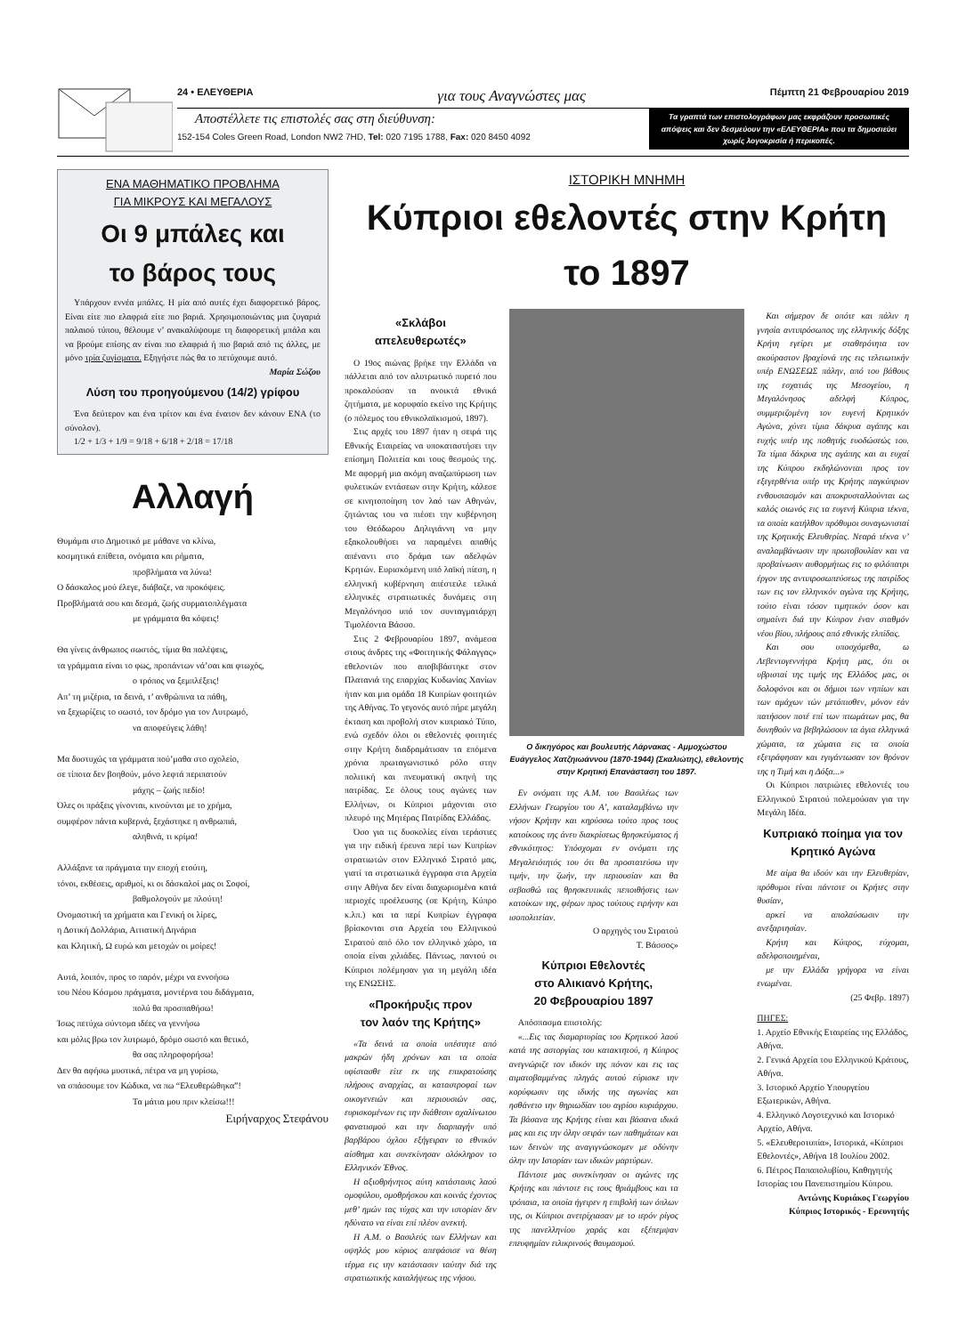24 • ΕΛΕΥΘΕΡΙΑ για τους Αναγνώστες μας Πέμπτη 21 Φεβρουαρίου 2019
Αποστέλλετε τις επιστολές σας στη διεύθυνση:
152-154 Coles Green Road, London NW2 7HD, Tel: 020 7195 1788, Fax: 020 8450 4092
Τα γραπτά των επιστολογράφων μας εκφράζουν προσωπικές απόψεις και δεν δεσμεύουν την «ΕΛΕΥΘΕΡΙΑ» που τα δημοσιεύει χωρίς λογοκρισία ή περικοπές.
ΕΝΑ ΜΑΘΗΜΑΤΙΚΟ ΠΡΟΒΛΗΜΑ
ΓΙΑ ΜΙΚΡΟΥΣ ΚΑΙ ΜΕΓΑΛΟΥΣ
Οι 9 μπάλες και
το βάρος τους
Υπάρχουν εννέα μπάλες. Η μία από αυτές έχει διαφορετικό βάρος. Είναι είτε πιο ελαφριά είτε πιο βαριά. Χρησιμοποιώντας μια ζυγαριά παλαιού τύπου, θέλουμε ν’ ανακαλύψουμε τη διαφορετική μπάλα και να βρούμε επίσης αν είναι πιο ελαφριά ή πιο βαριά από τις άλλες, με μόνο τρία ζυγίσματα. Εξηγήστε πώς θα το πετύχουμε αυτό.
Μαρία Σώζου
Λύση του προηγούμενου (14/2) γρίφου
Ένα δεύτερον και ένα τρίτον και ένα ένατον δεν κάνουν ΕΝΑ (το σύνολον).
1/2 + 1/3 + 1/9 = 9/18 + 6/18 + 2/18 = 17/18
Αλλαγή
Θυμάμαι στο Δημοτικό με μάθανε να κλίνω,
κοσμητικά επίθετα, ονόματα και ρήματα,
προβλήματα να λύνω!
Ο δάσκαλος μού έλεγε, διάβαζε, να προκόψεις.
Προβλήματά σου και δεσμά, ζωής συρματοπλέγματα
με γράμματα θα κόψεις!
Θα γίνεις άνθρωπος σωστός, τίμια θα παλέψεις,
τα γράμματα είναι το φως, προπάντων νά’σαι και φτωχός,
ο τρόπος να ξεμπλέξεις!
Απ’ τη μιζέρια, τα δεινά, τ’ ανθρώπινα τα πάθη,
να ξεχωρίζεις το σωστό, τον δρόμο για τον Λυτρωμό,
να αποφεύγεις λάθη!
Μα δυστυχώς τα γράμματα πού’μαθα στο σχολείο,
σε τίποτα δεν βοηθούν, μόνο λεφτά περιπατούν
μάχης – ζωής πεδίο!
Όλες οι πράξεις γίνονται, κινούνται με το χρήμα,
συμφέρον πάντα κυβερνά, ξεχάστηκε η ανθρωπιά,
αληθινά, τι κρίμα!
Αλλάξανε τα πράγματα την εποχή ετούτη,
τόνοι, εκθέσεις, αριθμοί, κι οι δάσκαλοί μας οι Σοφοί,
βαθμολογούν με πλούτη!
Ονομαστική τα χρήματα και Γενική οι λίρες,
η Δοτική Δολλάρια, Αιτιατική Δηνάρια
και Κλητική, Ω ευρώ και μετοχών οι μοίρες!
Αυτά, λοιπόν, προς το παρόν, μέχρι να εννοήσω
του Νέου Κόσμου πράγματα, μοντέρνα του διδάγματα,
πολύ θα προσπαθήσω!
Ίσως πετύχω σύντομα ιδέες να γεννήσω
και μόλις βρω τον λυτρωμό, δρόμο σωστό και θετικό,
θα σας πληροφορήσω!
Δεν θα αφήσω μυστικά, πέτρα να μη γυρίσω,
να σπάσουμε τον Κώδικα, να πω “Ελευθερώθηκα”!
Τα μάτια μου πριν κλείσω!!!
Ειρήναρχος Στεφάνου
ΙΣΤΟΡΙΚΗ ΜΝΗΜΗ
Κύπριοι εθελοντές στην Κρήτη το 1897
«Σκλάβοι
απελευθερωτές»
Ο 19ος αιώνας βρήκε την Ελλάδα να πάλλεται από τον αλυτρωτικό πυρετό που προκαλούσαν τα ανοικτά εθνικά ζητήματα, με κορυφαίο εκείνο της Κρήτης (ο πόλεμος του εθνικολαϊκισμού, 1897).
Στις αρχές του 1897 ήταν η σειρά της Εθνικής Εταιρείας να υποκαταστήσει την επίσημη Πολιτεία και τους θεσμούς της. Με αφορμή μια ακόμη αναζωπύρωση των φυλετικών εντάσεων στην Κρήτη, κάλεσε σε κινητοποίηση τον λαό των Αθηνών, ζητώντας του να πιέσει την κυβέρνηση του Θεόδωρου Δηλιγιάννη να μην εξακολουθήσει να παραμένει απαθής απέναντι στο δράμα των αδελφών Κρητών. Ευρισκόμενη υπό λαϊκή πίεση, η ελληνική κυβέρνηση απέστειλε τελικά ελληνικές στρατιωτικές δυνάμεις στη Μεγαλόνησο υπό τον συνταγματάρχη Τιμολέοντα Βάσσο.
Στις 2 Φεβρουαρίου 1897, ανάμεσα στους άνδρες της «Φοιτητικής Φάλαγγας» εθελοντών που αποβιβάστηκε στον Πλατανιά της επαρχίας Κυδωνίας Χανίων ήταν και μια ομάδα 18 Κυπρίων φοιτητών της Αθήνας. Το γεγονός αυτό πήρε μεγάλη έκταση και προβολή στον κυπριακό Τύπο, ενώ σχεδόν όλοι οι εθελοντές φοιτητές στην Κρήτη διαδραμάτισαν τα επόμενα χρόνια πρωταγωνιστικό ρόλο στην πολιτική και πνευματική σκηνή της πατρίδας. Σε όλους τους αγώνες των Ελλήνων, οι Κύπριοι μάχονται στο πλευρό της Μητέρας Πατρίδας Ελλάδας.
Όσο για τις δυσκολίες είναι τεράστιες για την ειδική έρευνα περί των Κυπρίων στρατιωτών στον Ελληνικό Στρατό μας, γιατί τα στρατιωτικά έγγραφα στα Αρχεία στην Αθήνα δεν είναι διαχωρισμένα κατά περιοχές προέλευσης (σε Κρήτη, Κύπρο κ.λπ.) και τα περί Κυπρίων έγγραφα βρίσκονται στα Αρχεία του Ελληνικού Στρατού από όλο τον ελληνικό χώρο, τα οποία είναι χιλιάδες. Πάντως, παντού οι Κύπριοι πολέμησαν για τη μεγάλη ιδέα της ΕΝΩΣΗΣ.
«Προκήρυξις προν
τον λαόν της Κρήτης»
«Τα δεινά τα οποία υπέστητε από μακρών ήδη χρόνων και τα οποία υφίστασθε είτε εκ της επικρατούσης πλήρους αναρχίας, αι καταστροφαί των οικογενειών και περιουσιών σας, ευρισκομένων εις την διάθεσιν αχαλίνωτου φανατισμού και την διαρπαγήν υπό βαρβάρου όχλου εξήγειραν το εθνικόν αίσθημα και συνεκίνησαν ολόκληρον το Ελληνικόν Έθνος.
Η αξιοθρήνητος αύτη κατάστασις λαού ομοφύλου, ομοθρήσκου και κοινάς έχοντος μεθ’ ημών τας τύχας και την ιστορίαν δεν ηδύνατο να είναι επί πλέον ανεκτή.
Η Α.Μ. ο Βασιλεύς των Ελλήνων και υψηλός μου κύριος απεφάσισε να θέση τέρμα εις την κατάστασιν ταύτην διά της στρατιωτικής καταλήψεως της νήσου.
Ο δικηγόρος και βουλευτής Λάρνακας - Αμμοχώστου Ευάγγελος Χατζηιωάννου (1870-1944) (Σκαλιώτης), εθελοντής στην Κρητική Επανάσταση του 1897.
Εν ονόματι της Α.Μ. του Βασιλέως των Ελλήνων Γεωργίου του Α’, καταλαμβάνω την νήσον Κρήτην και κηρύσσω τούτο προς τους κατοίκους της άνευ διακρίσεως θρησκεύματος ή εθνικότητος: Υπόσχομαι εν ονόματι της Μεγαλειότητός του ότι θα προστατεύσω την τιμήν, την ζωήν, την περιουσίαν και θα σεβασθώ τας θρησκευτικάς πεποιθήσεις των κατοίκων της, φέρων προς τούτους ειρήνην και ισοπολιτείαν.
Ο αρχηγός του Στρατού
Τ. Βάσσος»
Κύπριοι Εθελοντές
στο Αλικιανό Κρήτης,
20 Φεβρουαρίου 1897
Απόσπασμα επιστολής:
«...Εις τας διαμαρτυρίας του Κρητικού λαού κατά της αστοργίας του κατακτητού, η Κύπρος ανεγνώριζε τον ιδικόν της πόνον και εις τας αιματοβαμμένας πληγάς αυτού εύρισκε την κορύφωσιν της ιδικής της αγωνίας και ησθάνετο την θηριωδίαν του αγρίου κυριάρχου. Τα βάσανα της Κρήτης είναι και βάσανα ιδικά μας και εις την όλην σειράν των παθημάτων και των δεινών της αναγιγνώσκομεν με οδύνην όλην την Ιστορίαν των ιδικών μαρτύρων.
Πάντοτε μας συνεκίνησαν οι αγώνες της Κρήτης και πάντοτε εις τους θριάμβους και τα τρόπαια, τα οποία ήγειρεν η επιβολή των όπλων της, οι Κύπριοι ανετρίχιασαν με το ιερόν ρίγος της πανελληνίου χαράς και εξέπεμψαν επευφημίαν ειλικρινούς θαυμασμού.
Και σήμερον δε οπότε και πάλιν η γνησία αντιπρόσωπος της ελληνικής δόξης Κρήτη εγείρει με σταθερότητα τον ακούραστον βραχίονά της εις τελειωτικήν υπέρ ΕΝΩΣΕΩΣ πάλην, από του βάθους της εσχατιάς της Μεσογείου, η Μεγαλόνησος αδελφή Κύπρος, συμμεριζομένη τον ευγενή Κρητικόν Αγώνα, χύνει τίμια δάκρυα αγάπης και ευχής υπέρ της ποθητής ευοδώσεώς του. Τα τίμια δάκρυα της αγάπης και αι ευχαί της Κύπρου εκδηλώνονται προς τον εξεγερθέντα υπέρ της Κρήτης παγκύπριον ενθουσιασμόν και αποκρυσταλλούνται ως καλός οιωνός εις τα ευγενή Κύπρια τέκνα, τα οποία κατήλθον πρόθυμοι συναγωνισταί της Κρητικής Ελευθερίας. Νεαρά τέκνα ν’ αναλαμβάνωσιν την πρωτοβουλίαν και να προβαίνωσιν αυθορμήτως εις το φιλόπατρι έργον της αντιπροσωπεύσεως της πατρίδος των εις τον ελληνικόν αγώνα της Κρήτης, τούτο είναι τόσον τιμητικόν όσον και σημαίνει διά την Κύπρον έναν σταθμόν νέου βίου, πλήρους από εθνικής ελπίδας.
Και σου υποσχόμεθα, ω Λεβεντογεννήτρα Κρήτη μας, ότι οι υβρισταί της τιμής της Ελλάδος μας, οι δολοφόνοι και οι δήμιοι των νηπίων και των αμάχων τών μετόπισθεν, μόνον εάν πατήσουν ποτέ επί των πτωμάτων μας, θα δυνηθούν να βεβηλώσουν τα άγια ελληνικά χώματα, τα χώματα εις τα οποία εξετράφησαν και εγιγάντωσαν τον θρόνον της η Τιμή και η Δόξα...»
Οι Κύπριοι πατριώτες εθελοντές του Ελληνικού Στρατού πολεμούσαν για την Μεγάλη Ιδέα.
Κυπριακό ποίημα για τον
Κρητικό Αγώνα
Με αίμα θα ιδούν και την Ελευθερίαν, πρόθυμοι είναι πάντοτε οι Κρήτες στην θυσίαν,
αρκεί να απολαύσωσιν την ανεξαρτησίαν.
Κρήτη και Κύπρος, εύχομαι, αδελφοποιημέναι,
με την Ελλάδα γρήγορα να είναι ενωμέναι.
(25 Φεβρ. 1897)
ΠΗΓΕΣ:
1. Αρχείο Εθνικής Εταιρείας της Ελλάδος, Αθήνα.
2. Γενικά Αρχεία του Ελληνικού Κράτους, Αθήνα.
3. Ιστορικό Αρχείο Υπουργείου Εξωτερικών, Αθήνα.
4. Ελληνικό Λογοτεχνικό και Ιστορικό Αρχείο, Αθήνα.
5. «Ελευθεροτυπία», Ιστορικά, «Κύπριοι Εθελοντές», Αθήνα 18 Ιουλίου 2002.
6. Πέτρος Παπαπολυβίου, Καθηγητής Ιστορίας του Πανεπιστημίου Κύπρου.
Αντώνης Κυριάκος Γεωργίου
Κύπριος Ιστορικός - Ερευνητής